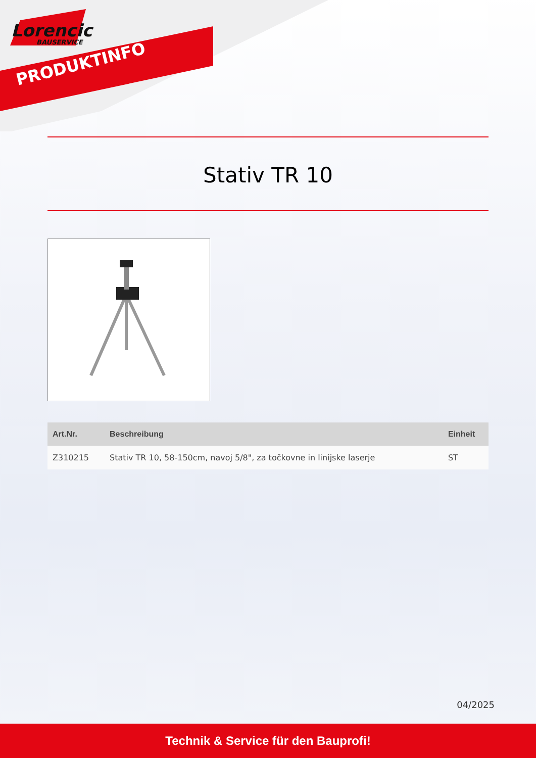Lorencic
BAUSERVICE
PRODUKTINFO
Stativ TR 10
| Art.Nr. | Beschreibung | Einheit |
| --- | --- | --- |
| Z310215 | Stativ TR 10, 58-150cm, navoj 5/8", za točkovne in linijske laserje | ST |
04/2025
Technik & Service für den Bauprofi!